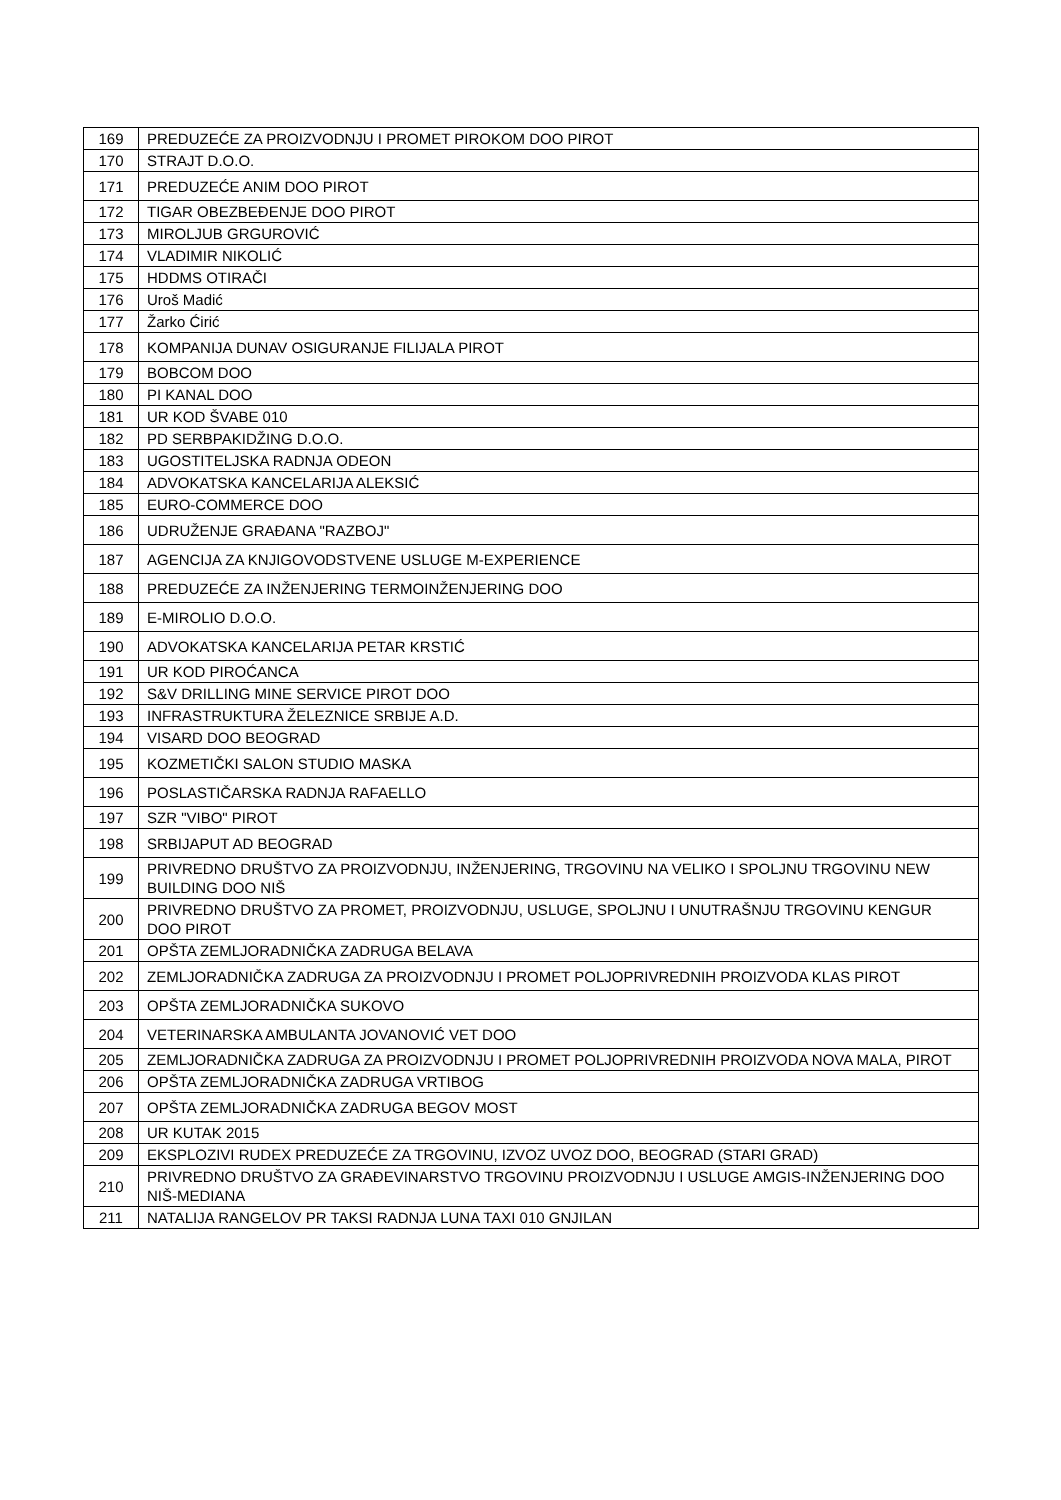| 169 | PREDUZEĆE ZA PROIZVODNJU I PROMET PIROKOM DOO PIROT |
| 170 | STRAJT D.O.O. |
| 171 | PREDUZEĆE ANIM DOO PIROT |
| 172 | TIGAR OBEZBEĐENJE DOO PIROT |
| 173 | MIROLJUB GRGUROVIĆ |
| 174 | VLADIMIR NIKOLIĆ |
| 175 | HDDMS OTIRAČI |
| 176 | Uroš Madić |
| 177 | Žarko Ćirić |
| 178 | KOMPANIJA DUNAV OSIGURANJE FILIJALA PIROT |
| 179 | BOBCOM DOO |
| 180 | PI KANAL DOO |
| 181 | UR KOD ŠVABE 010 |
| 182 | PD SERBPAKIDŽING D.O.O. |
| 183 | UGOSTITELJSKA RADNJA ODEON |
| 184 | ADVOKATSKA KANCELARIJA ALEKSIĆ |
| 185 | EURO-COMMERCE DOO |
| 186 | UDRUŽENJE GRAĐANA "RAZBOJ" |
| 187 | AGENCIJA ZA KNJIGOVODSTVENE USLUGE M-EXPERIENCE |
| 188 | PREDUZEĆE ZA INŽENJERING TERMOINŽENJERING DOO |
| 189 | E-MIROLIO D.O.O. |
| 190 | ADVOKATSKA KANCELARIJA PETAR KRSTIĆ |
| 191 | UR KOD PIROĆANCA |
| 192 | S&V DRILLING MINE SERVICE PIROT DOO |
| 193 | INFRASTRUKTURA ŽELEZNICE SRBIJE A.D. |
| 194 | VISARD DOO BEOGRAD |
| 195 | KOZMETIČKI SALON STUDIO MASKA |
| 196 | POSLASTIČARSKA RADNJA RAFAELLO |
| 197 | SZR "VIBO" PIROT |
| 198 | SRBIJAPUT AD BEOGRAD |
| 199 | PRIVREDNO DRUŠTVO ZA PROIZVODNJU, INŽENJERING, TRGOVINU NA VELIKO I SPOLJNU TRGOVINU NEW BUILDING DOO NIŠ |
| 200 | PRIVREDNO DRUŠTVO ZA PROMET, PROIZVODNJU, USLUGE, SPOLJNU I UNUTRAŠNJU TRGOVINU KENGUR DOO PIROT |
| 201 | OPŠTA ZEMLJORADNIČKA ZADRUGA BELAVA |
| 202 | ZEMLJORADNIČKA ZADRUGA ZA PROIZVODNJU I PROMET POLJOPRIVREDNIH PROIZVODA KLAS PIROT |
| 203 | OPŠTA ZEMLJORADNIČKA SUKOVO |
| 204 | VETERINARSKA AMBULANTA JOVANOVIĆ VET DOO |
| 205 | ZEMLJORADNIČKA ZADRUGA ZA PROIZVODNJU I PROMET POLJOPRIVREDNIH PROIZVODA NOVA MALA, PIROT |
| 206 | OPŠTA ZEMLJORADNIČKA ZADRUGA VRTIBOG |
| 207 | OPŠTA ZEMLJORADNIČKA ZADRUGA BEGOV MOST |
| 208 | UR KUTAK 2015 |
| 209 | EKSPLOZIVI RUDEX PREDUZEĆE ZA TRGOVINU, IZVOZ UVOZ DOO, BEOGRAD (STARI GRAD) |
| 210 | PRIVREDNO DRUŠTVO ZA GRAĐEVINARSTVO TRGOVINU PROIZVODNJU I USLUGE AMGIS-INŽENJERING DOO NIŠ-MEDIANA |
| 211 | NATALIJA RANGELOV PR TAKSI RADNJA LUNA TAXI 010 GNJILAN |